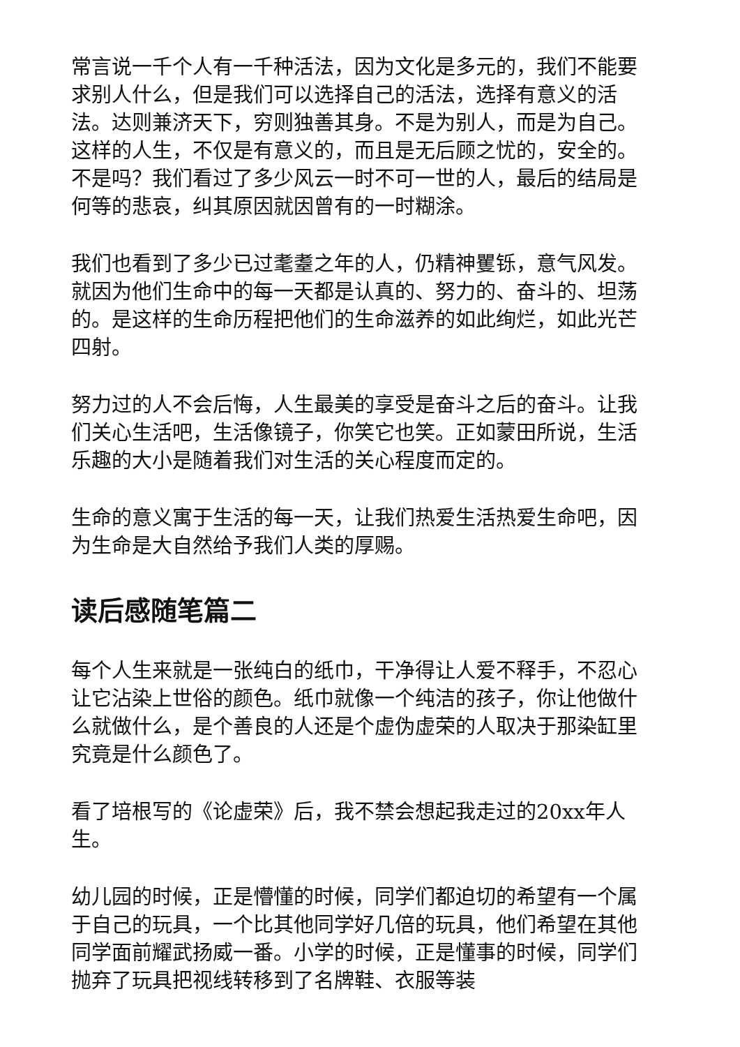常言说一千个人有一千种活法，因为文化是多元的，我们不能要求别人什么，但是我们可以选择自己的活法，选择有意义的活法。达则兼济天下，穷则独善其身。不是为别人，而是为自己。这样的人生，不仅是有意义的，而且是无后顾之忧的，安全的。不是吗？我们看过了多少风云一时不可一世的人，最后的结局是何等的悲哀，纠其原因就因曾有的一时糊涂。
我们也看到了多少已过耄耋之年的人，仍精神矍铄，意气风发。就因为他们生命中的每一天都是认真的、努力的、奋斗的、坦荡的。是这样的生命历程把他们的生命滋养的如此绚烂，如此光芒四射。
努力过的人不会后悔，人生最美的享受是奋斗之后的奋斗。让我们关心生活吧，生活像镜子，你笑它也笑。正如蒙田所说，生活乐趣的大小是随着我们对生活的关心程度而定的。
生命的意义寓于生活的每一天，让我们热爱生活热爱生命吧，因为生命是大自然给予我们人类的厚赐。
读后感随笔篇二
每个人生来就是一张纯白的纸巾，干净得让人爱不释手，不忍心让它沾染上世俗的颜色。纸巾就像一个纯洁的孩子，你让他做什么就做什么，是个善良的人还是个虚伪虚荣的人取决于那染缸里究竟是什么颜色了。
看了培根写的《论虚荣》后，我不禁会想起我走过的20xx年人生。
幼儿园的时候，正是懵懂的时候，同学们都迫切的希望有一个属于自己的玩具，一个比其他同学好几倍的玩具，他们希望在其他同学面前耀武扬威一番。小学的时候，正是懂事的时候，同学们抛弃了玩具把视线转移到了名牌鞋、衣服等装